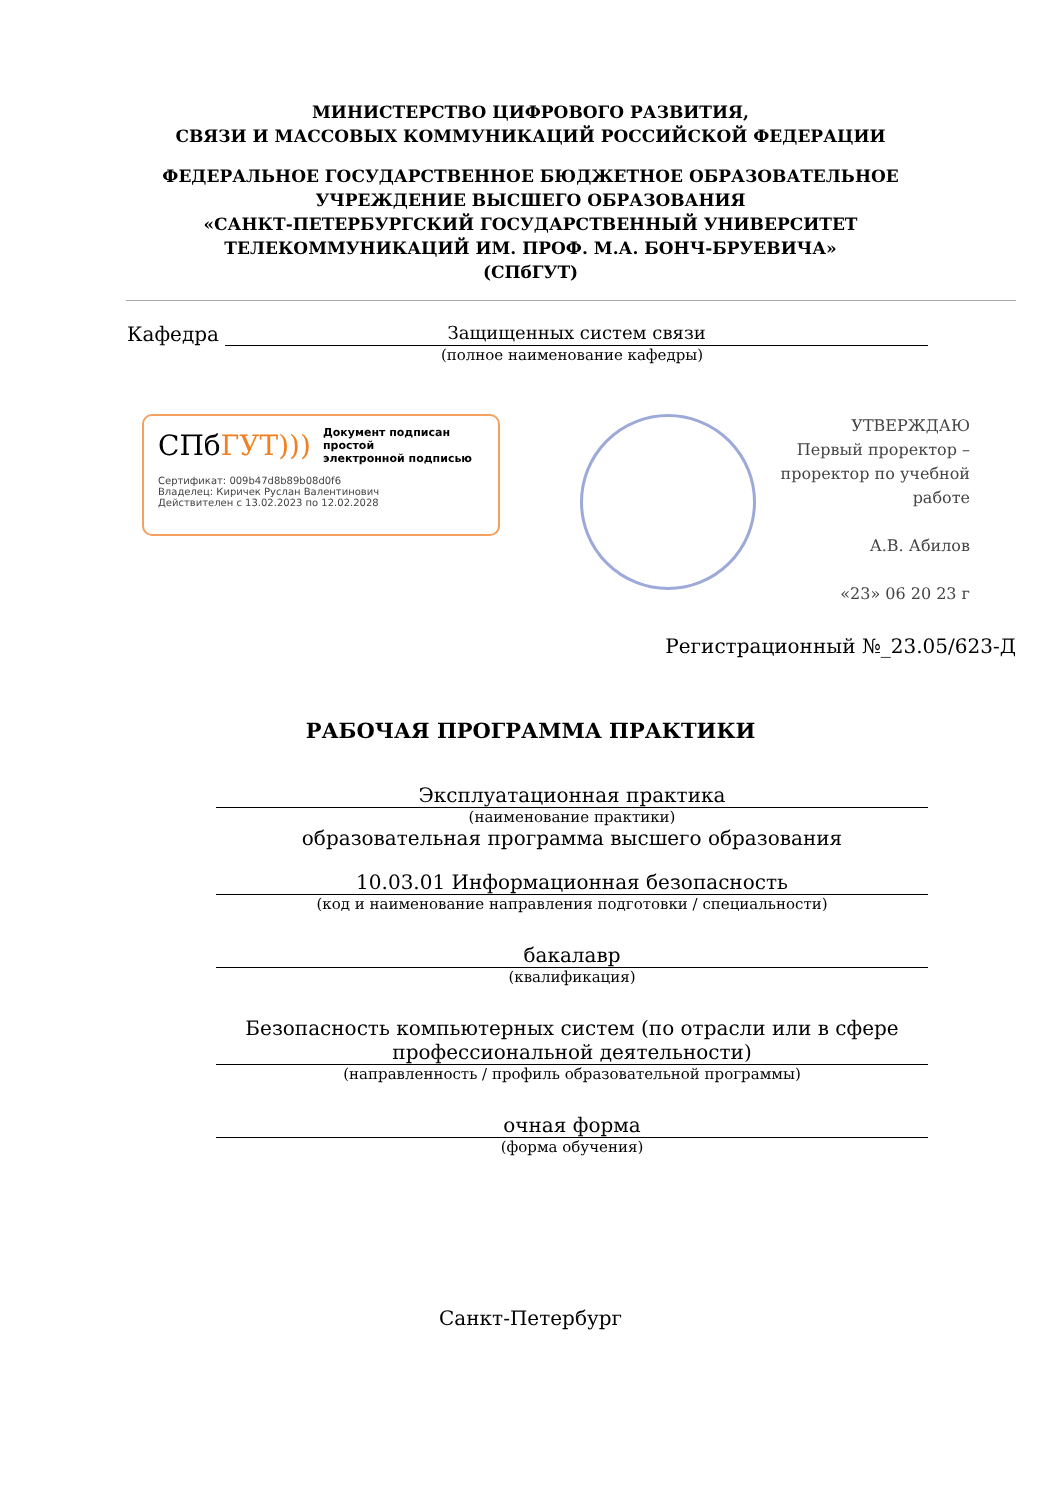МИНИСТЕРСТВО ЦИФРОВОГО РАЗВИТИЯ,
СВЯЗИ И МАССОВЫХ КОММУНИКАЦИЙ РОССИЙСКОЙ ФЕДЕРАЦИИ
ФЕДЕРАЛЬНОЕ ГОСУДАРСТВЕННОЕ БЮДЖЕТНОЕ ОБРАЗОВАТЕЛЬНОЕ
УЧРЕЖДЕНИЕ ВЫСШЕГО ОБРАЗОВАНИЯ
«САНКТ-ПЕТЕРБУРГСКИЙ ГОСУДАРСТВЕННЫЙ УНИВЕРСИТЕТ
ТЕЛЕКОММУНИКАЦИЙ ИМ. ПРОФ. М.А. БОНЧ-БРУЕВИЧА»
(СПбГУТ)
Кафедра Защищенных систем связи
(полное наименование кафедры)
СПбГУТ))) Документ подписан простой
электронной подписью
Сертификат: 009b47d8b89b08d0f6
Владелец: Киричек Руслан Валентинович
Действителен с 13.02.2023 по 12.02.2028
УТВЕРЖДАЮ
Первый проректор – проректор по учебной работе
А.В. Абилов
«23» 06 20 23 г
Регистрационный №_23.05/623-Д
РАБОЧАЯ ПРОГРАММА ПРАКТИКИ
Эксплуатационная практика
(наименование практики)
образовательная программа высшего образования
10.03.01 Информационная безопасность
(код и наименование направления подготовки / специальности)
бакалавр
(квалификация)
Безопасность компьютерных систем (по отрасли или в сфере профессиональной деятельности)
(направленность / профиль образовательной программы)
очная форма
(форма обучения)
Санкт-Петербург